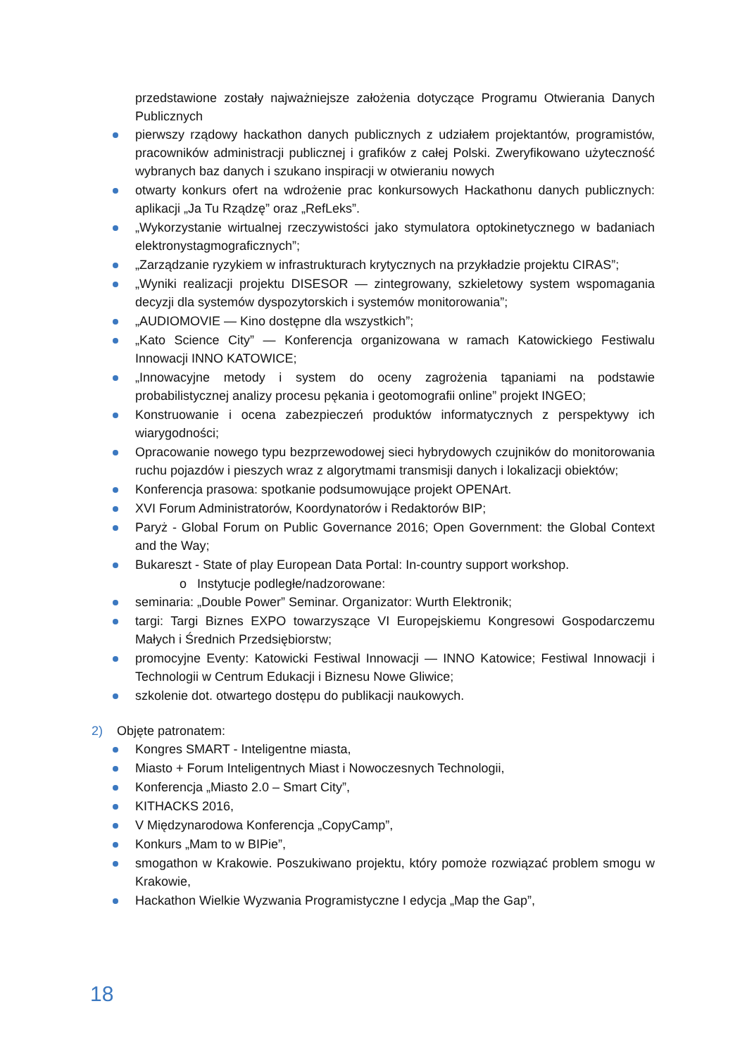przedstawione zostały najważniejsze założenia dotyczące Programu Otwierania Danych Publicznych
pierwszy rządowy hackathon danych publicznych z udziałem projektantów, programistów, pracowników administracji publicznej i grafików z całej Polski. Zweryfikowano użyteczność wybranych baz danych i szukano inspiracji w otwieraniu nowych
otwarty konkurs ofert na wdrożenie prac konkursowych Hackathonu danych publicznych: aplikacji „Ja Tu Rządzę” oraz „RefLeks”.
„Wykorzystanie wirtualnej rzeczywistości jako stymulatora optokinetycznego w badaniach elektronystagmograficznych”;
„Zarządzanie ryzykiem w infrastrukturach krytycznych na przykładzie projektu CIRAS”;
„Wyniki realizacji projektu DISESOR — zintegrowany, szkieletowy system wspomagania decyzji dla systemów dyspozytorskich i systemów monitorowania”;
„AUDIOMOVIE — Kino dostępne dla wszystkich”;
„Kato Science City” — Konferencja organizowana w ramach Katowickiego Festiwalu Innowacji INNO KATOWICE;
„Innowacyjne metody i system do oceny zagrożenia tąpaniami na podstawie probabilistycznej analizy procesu pękania i geotomografii online” projekt INGEO;
Konstruowanie i ocena zabezpieczeń produktów informatycznych z perspektywy ich wiarygodności;
Opracowanie nowego typu bezprzewodowej sieci hybrydowych czujników do monitorowania ruchu pojazdów i pieszych wraz z algorytmami transmisji danych i lokalizacji obiektów;
Konferencja prasowa: spotkanie podsumowujące projekt OPENArt.
XVI Forum Administratorów, Koordynatorów i Redaktorów BIP;
Paryż - Global Forum on Public Governance 2016; Open Government: the Global Context and the Way;
Bukareszt - State of play European Data Portal: In-country support workshop.
o Instytucje podległe/nadzorowane:
seminaria: „Double Power” Seminar. Organizator: Wurth Elektronik;
targi: Targi Biznes EXPO towarzyszące VI Europejskiemu Kongresowi Gospodarczemu Małych i Średnich Przedsiębiorstw;
promocyjne Eventy: Katowicki Festiwal Innowacji — INNO Katowice; Festiwal Innowacji i Technologii w Centrum Edukacji i Biznesu Nowe Gliwice;
szkolenie dot. otwartego dostępu do publikacji naukowych.
2) Objęte patronatem:
Kongres SMART - Inteligentne miasta,
Miasto + Forum Inteligentnych Miast i Nowoczesnych Technologii,
Konferencja „Miasto 2.0 – Smart City”,
KITHACKS 2016,
V Międzynarodowa Konferencja „CopyCamp”,
Konkurs „Mam to w BIPie”,
smogathon w Krakowie. Poszukiwano projektu, który pomoże rozwiązać problem smogu w Krakowie,
Hackathon Wielkie Wyzwania Programistyczne I edycja „Map the Gap”,
18